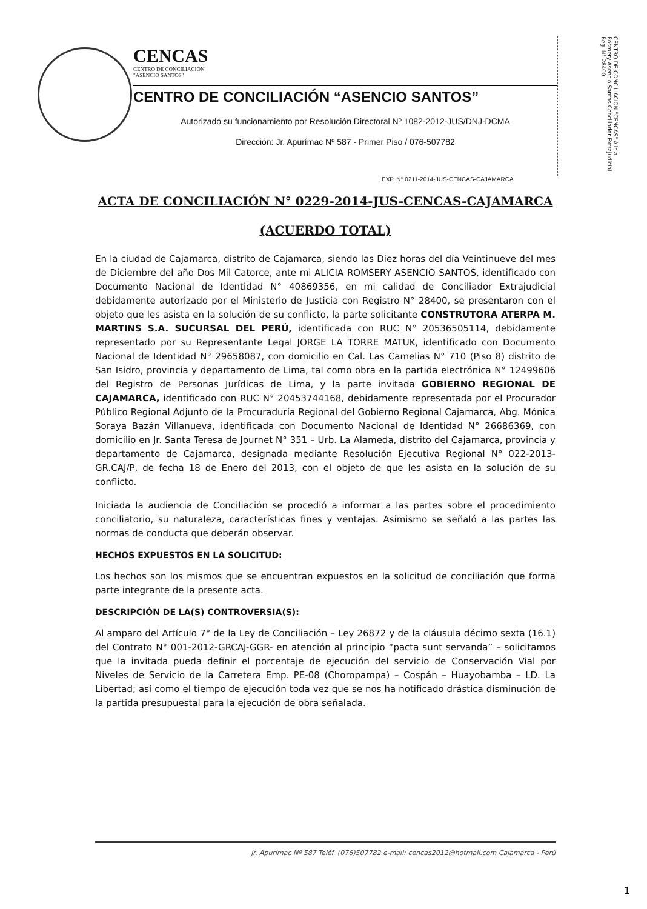CENCAS
CENTRO DE CONCILIACIÓN
"ASENCIO SANTOS"
CENTRO DE CONCILIACIÓN “ASENCIO SANTOS”
Autorizado su funcionamiento por Resolución Directoral Nº 1082-2012-JUS/DNJ-DCMA
Dirección: Jr. Apurímac Nº 587 - Primer Piso / 076-507782
CENTRO DE CONCILIACION "CENCAS" Alicia Rosmery Asencio Santos Conciliador Extrajudicial Reg. N° 28400
EXP. N° 0211-2014-JUS-CENCAS-CAJAMARCA
ACTA DE CONCILIACIÓN N° 0229-2014-JUS-CENCAS-CAJAMARCA
(ACUERDO TOTAL)
En la ciudad de Cajamarca, distrito de Cajamarca, siendo las Diez horas del día Veintinueve del mes de Diciembre del año Dos Mil Catorce, ante mi ALICIA ROMSERY ASENCIO SANTOS, identificado con Documento Nacional de Identidad N° 40869356, en mi calidad de Conciliador Extrajudicial debidamente autorizado por el Ministerio de Justicia con Registro N° 28400, se presentaron con el objeto que les asista en la solución de su conflicto, la parte solicitante CONSTRUTORA ATERPA M. MARTINS S.A. SUCURSAL DEL PERÚ, identificada con RUC N° 20536505114, debidamente representado por su Representante Legal JORGE LA TORRE MATUK, identificado con Documento Nacional de Identidad N° 29658087, con domicilio en Cal. Las Camelias N° 710 (Piso 8) distrito de San Isidro, provincia y departamento de Lima, tal como obra en la partida electrónica N° 12499606 del Registro de Personas Jurídicas de Lima, y la parte invitada GOBIERNO REGIONAL DE CAJAMARCA, identificado con RUC N° 20453744168, debidamente representada por el Procurador Público Regional Adjunto de la Procuraduría Regional del Gobierno Regional Cajamarca, Abg. Mónica Soraya Bazán Villanueva, identificada con Documento Nacional de Identidad N° 26686369, con domicilio en Jr. Santa Teresa de Journet N° 351 – Urb. La Alameda, distrito del Cajamarca, provincia y departamento de Cajamarca, designada mediante Resolución Ejecutiva Regional N° 022-2013-GR.CAJ/P, de fecha 18 de Enero del 2013, con el objeto de que les asista en la solución de su conflicto.
Iniciada la audiencia de Conciliación se procedió a informar a las partes sobre el procedimiento conciliatorio, su naturaleza, características fines y ventajas. Asimismo se señaló a las partes las normas de conducta que deberán observar.
HECHOS EXPUESTOS EN LA SOLICITUD:
Los hechos son los mismos que se encuentran expuestos en la solicitud de conciliación que forma parte integrante de la presente acta.
DESCRIPCIÓN DE LA(S) CONTROVERSIA(S):
Al amparo del Artículo 7° de la Ley de Conciliación – Ley 26872 y de la cláusula décimo sexta (16.1) del Contrato N° 001-2012-GRCAJ-GGR- en atención al principio “pacta sunt servanda” – solicitamos que la invitada pueda definir el porcentaje de ejecución del servicio de Conservación Vial por Niveles de Servicio de la Carretera Emp. PE-08 (Choropampa) – Cospán – Huayobamba – LD. La Libertad; así como el tiempo de ejecución toda vez que se nos ha notificado drástica disminución de la partida presupuestal para la ejecución de obra señalada.
Jr. Apurímac Nº 587 Teléf. (076)507782 e-mail: cencas2012@hotmail.com Cajamarca - Perú
1